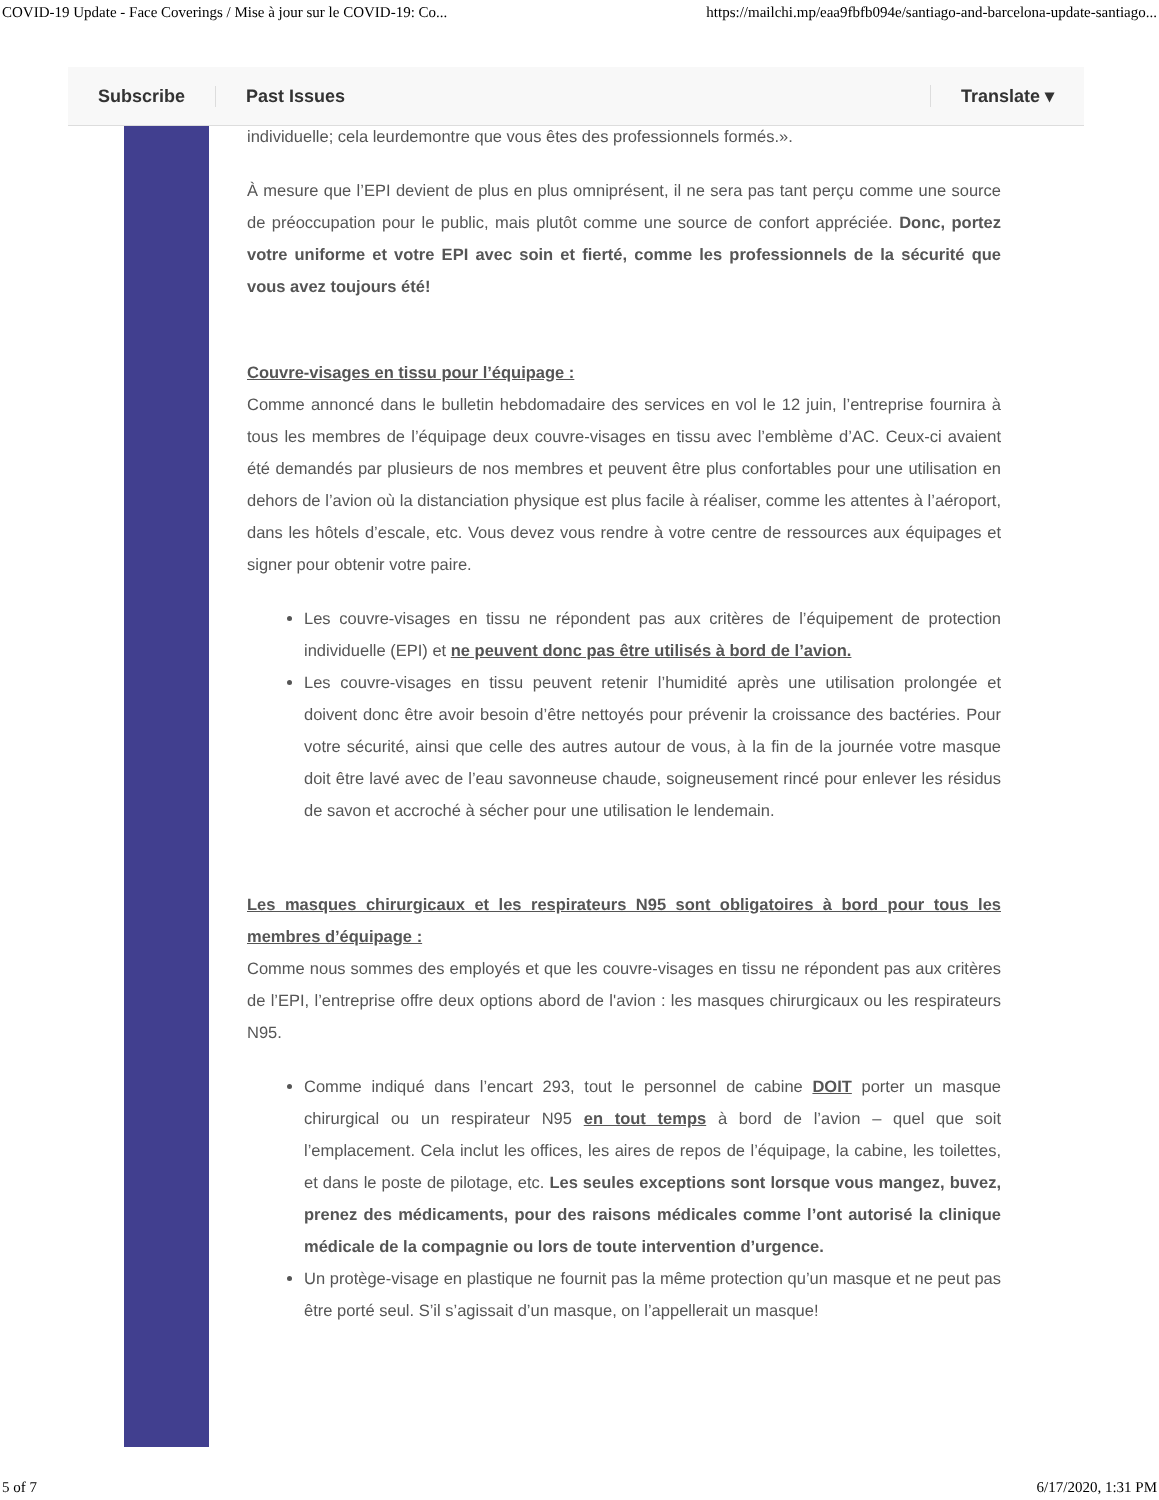COVID-19 Update - Face Coverings / Mise à jour sur le COVID-19: Co... https://mailchi.mp/eaa9fbfb094e/santiago-and-barcelona-update-santiago...
individuelle; cela leurdemontre que vous êtes des professionnels formés.».
À mesure que l’EPI devient de plus en plus omniprésent, il ne sera pas tant perçu comme une source de préoccupation pour le public, mais plutôt comme une source de confort appréciée. Donc, portez votre uniforme et votre EPI avec soin et fierté, comme les professionnels de la sécurité que vous avez toujours été!
Couvre-visages en tissu pour l’équipage :
Comme annoncé dans le bulletin hebdomadaire des services en vol le 12 juin, l’entreprise fournira à tous les membres de l’équipage deux couvre-visages en tissu avec l’emblème d’AC. Ceux-ci avaient été demandés par plusieurs de nos membres et peuvent être plus confortables pour une utilisation en dehors de l’avion où la distanciation physique est plus facile à réaliser, comme les attentes à l’aéroport, dans les hôtels d’escale, etc. Vous devez vous rendre à votre centre de ressources aux équipages et signer pour obtenir votre paire.
Les couvre-visages en tissu ne répondent pas aux critères de l’équipement de protection individuelle (EPI) et ne peuvent donc pas être utilisés à bord de l’avion.
Les couvre-visages en tissu peuvent retenir l’humidité après une utilisation prolongée et doivent donc être avoir besoin d’être nettoyés pour prévenir la croissance des bactéries. Pour votre sécurité, ainsi que celle des autres autour de vous, à la fin de la journée votre masque doit être lavé avec de l’eau savonneuse chaude, soigneusement rincé pour enlever les résidus de savon et accroché à sécher pour une utilisation le lendemain.
Les masques chirurgicaux et les respirateurs N95 sont obligatoires à bord pour tous les membres d’équipage :
Comme nous sommes des employés et que les couvre-visages en tissu ne répondent pas aux critères de l’EPI, l’entreprise offre deux options abord de l'avion : les masques chirurgicaux ou les respirateurs N95.
Comme indiqué dans l’encart 293, tout le personnel de cabine DOIT porter un masque chirurgical ou un respirateur N95 en tout temps à bord de l’avion – quel que soit l’emplacement. Cela inclut les offices, les aires de repos de l’équipage, la cabine, les toilettes, et dans le poste de pilotage, etc. Les seules exceptions sont lorsque vous mangez, buvez, prenez des médicaments, pour des raisons médicales comme l’ont autorisé la clinique médicale de la compagnie ou lors de toute intervention d’urgence.
Un protège-visage en plastique ne fournit pas la même protection qu’un masque et ne peut pas être porté seul. S’il s’agissait d’un masque, on l’appellerait un masque!
Subscribe Past Issues Translate ▾
5 of 7 6/17/2020, 1:31 PM